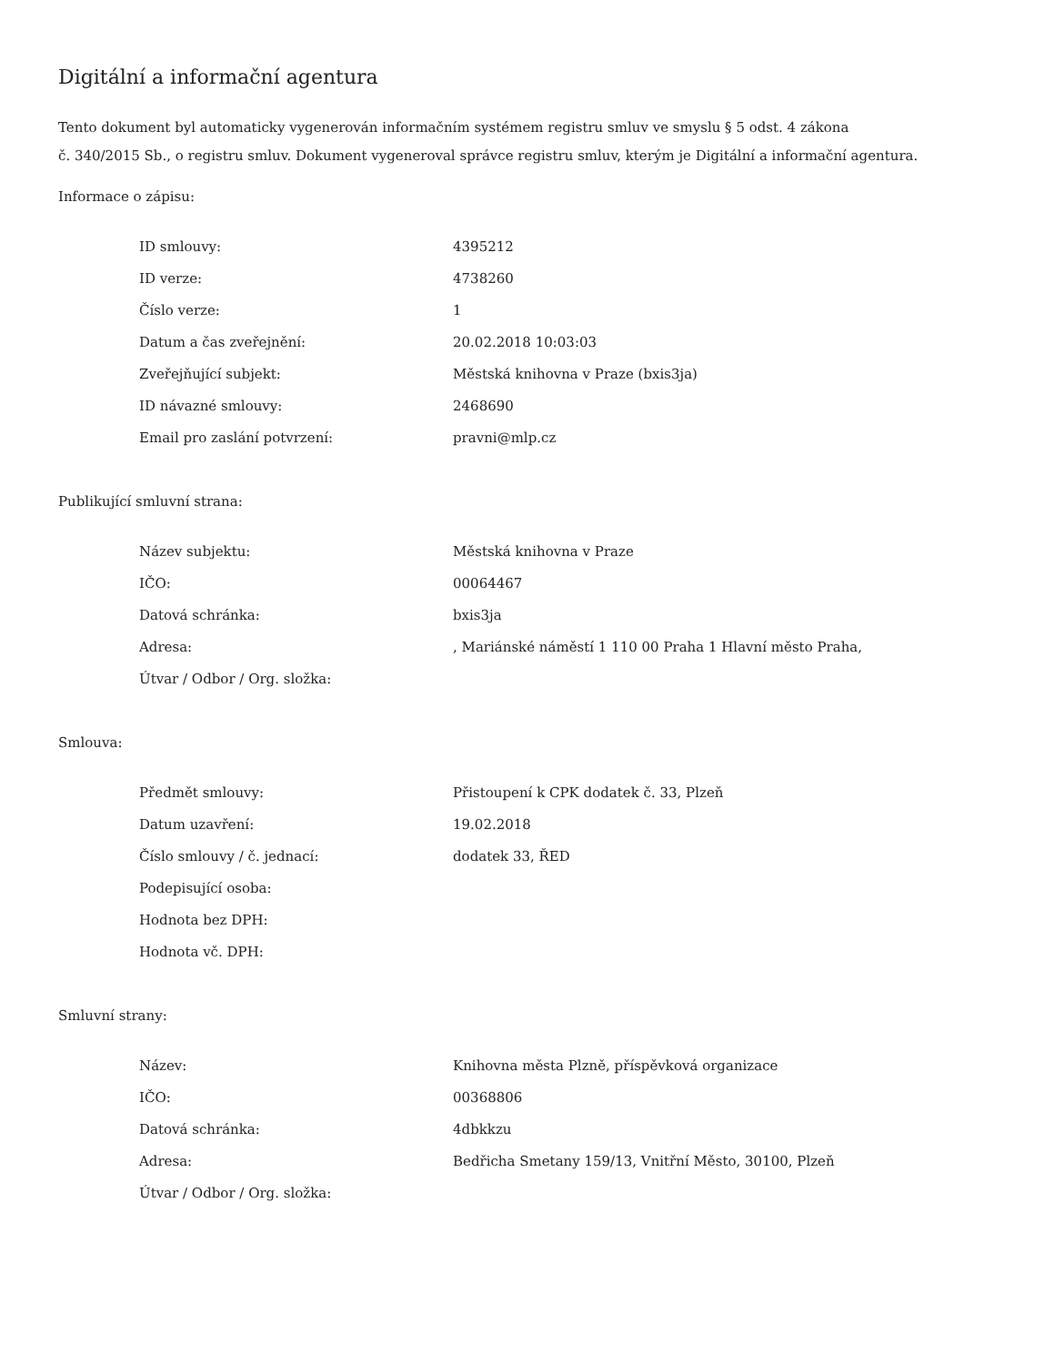Digitální a informační agentura
Tento dokument byl automaticky vygenerován informačním systémem registru smluv ve smyslu § 5 odst. 4 zákona
č. 340/2015 Sb., o registru smluv. Dokument vygeneroval správce registru smluv, kterým je Digitální a informační agentura.
Informace o zápisu:
| ID smlouvy: | 4395212 |
| ID verze: | 4738260 |
| Číslo verze: | 1 |
| Datum a čas zveřejnění: | 20.02.2018 10:03:03 |
| Zveřejňující subjekt: | Městská knihovna v Praze (bxis3ja) |
| ID návazné smlouvy: | 2468690 |
| Email pro zaslání potvrzení: | pravni@mlp.cz |
Publikující smluvní strana:
| Název subjektu: | Městská knihovna v Praze |
| IČO: | 00064467 |
| Datová schránka: | bxis3ja |
| Adresa: | , Mariánské náměstí 1 110 00 Praha 1 Hlavní město Praha, |
| Útvar / Odbor / Org. složka: | |
Smlouva:
| Předmět smlouvy: | Přistoupení k CPK dodatek č. 33, Plzeň |
| Datum uzavření: | 19.02.2018 |
| Číslo smlouvy / č. jednací: | dodatek 33, ŘED |
| Podepisující osoba: | |
| Hodnota bez DPH: | |
| Hodnota vč. DPH: | |
Smluvní strany:
| Název: | Knihovna města Plzně, příspěvková organizace |
| IČO: | 00368806 |
| Datová schránka: | 4dbkkzu |
| Adresa: | Bedřicha Smetany 159/13, Vnitřní Město, 30100, Plzeň |
| Útvar / Odbor / Org. složka: | |